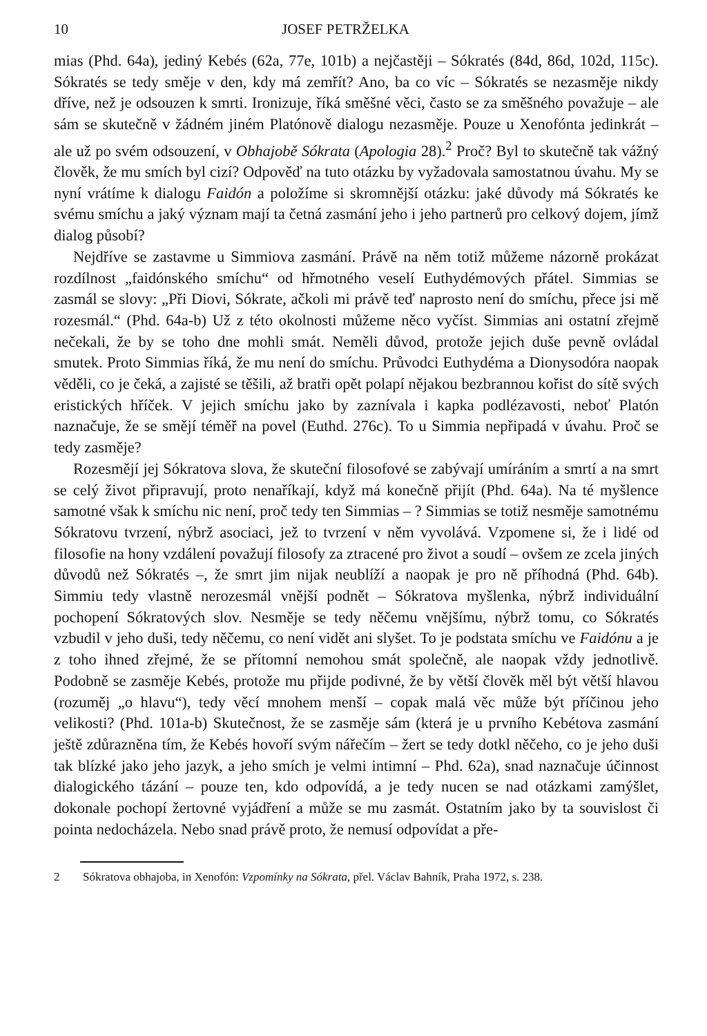10 JOSEF PETRŽELKA
mias (Phd. 64a), jediný Kebés (62a, 77e, 101b) a nejčastěji – Sókratés (84d, 86d, 102d, 115c). Sókratés se tedy směje v den, kdy má zemřít? Ano, ba co víc – Sókratés se nezasměje nikdy dříve, než je odsouzen k smrti. Ironizuje, říká směšné věci, často se za směšného považuje – ale sám se skutečně v žádném jiném Platónově dialogu nezasměje. Pouze u Xenofónta jedinkrát – ale už po svém odsouzení, v Obhajobě Sókrata (Apologia 28).<sup>2</sup> Proč? Byl to skutečně tak vážný člověk, že mu smích byl cizí? Odpověď na tuto otázku by vyžadovala samostatnou úvahu. My se nyní vrátíme k dialogu Faidón a položíme si skromnější otázku: jaké důvody má Sókratés ke svému smíchu a jaký význam mají ta četná zasmání jeho i jeho partnerů pro celkový dojem, jímž dialog působí?
Nejdříve se zastavme u Simmiova zasmání. Právě na něm totiž můžeme názorně prokázat rozdílnost „faidónského smíchu“ od hřmotného veselí Euthydémových přátel. Simmias se zasmál se slovy: „Při Diovi, Sókrate, ačkoli mi právě teď naprosto není do smíchu, přece jsi mě rozesmál.“ (Phd. 64a-b) Už z této okolnosti můžeme něco vyčíst. Simmias ani ostatní zřejmě nečekali, že by se toho dne mohli smát. Neměli důvod, protože jejich duše pevně ovládal smutek. Proto Simmias říká, že mu není do smíchu. Průvodci Euthydéma a Dionysodóra naopak věděli, co je čeká, a zajisté se těšili, až bratři opět polapí nějakou bezbrannou kořist do sítě svých eristických hříček. V jejich smíchu jako by zaznívala i kapka podlézavosti, neboť Platón naznačuje, že se smějí téměř na povel (Euthd. 276c). To u Simmia nepřipadá v úvahu. Proč se tedy zasměje?
Rozesmějí jej Sókratova slova, že skuteční filosofové se zabývají umíráním a smrtí a na smrt se celý život připravují, proto nenaříkají, když má konečně přijít (Phd. 64a). Na té myšlence samotné však k smíchu nic není, proč tedy ten Simmias – ? Simmias se totiž nesměje samotnému Sókratovu tvrzení, nýbrž asociaci, jež to tvrzení v něm vyvolává. Vzpomene si, že i lidé od filosofie na hony vzdálení považují filosofy za ztracené pro život a soudí – ovšem ze zcela jiných důvodů než Sókratés –, že smrt jim nijak neublíží a naopak je pro ně příhodná (Phd. 64b). Simmiu tedy vlastně nerozesmál vnější podnět – Sókratova myšlenka, nýbrž individuální pochopení Sókratových slov. Nesměje se tedy něčemu vnějšímu, nýbrž tomu, co Sókratés vzbudil v jeho duši, tedy něčemu, co není vidět ani slyšet. To je podstata smíchu ve Faidónu a je z toho ihned zřejmé, že se přítomní nemohou smát společně, ale naopak vždy jednotlivě. Podobně se zasměje Kebés, protože mu přijde podivné, že by větší člověk měl být větší hlavou (rozuměj „o hlavu“), tedy věcí mnohem menší – copak malá věc může být příčinou jeho velikosti? (Phd. 101a-b) Skutečnost, že se zasměje sám (která je u prvního Kebétova zasmání ještě zdůrazněna tím, že Kebés hovoří svým nářečím – žert se tedy dotkl něčeho, co je jeho duši tak blízké jako jeho jazyk, a jeho smích je velmi intimní – Phd. 62a), snad naznačuje účinnost dialogického tázání – pouze ten, kdo odpovídá, a je tedy nucen se nad otázkami zamýšlet, dokonale pochopí žertovné vyjádření a může se mu zasmát. Ostatním jako by ta souvislost či pointa nedocházela. Nebo snad právě proto, že nemusí odpovídat a pře-
2 Sókratova obhajoba, in Xenofón: Vzpomínky na Sókrata, přel. Václav Bahník, Praha 1972, s. 238.